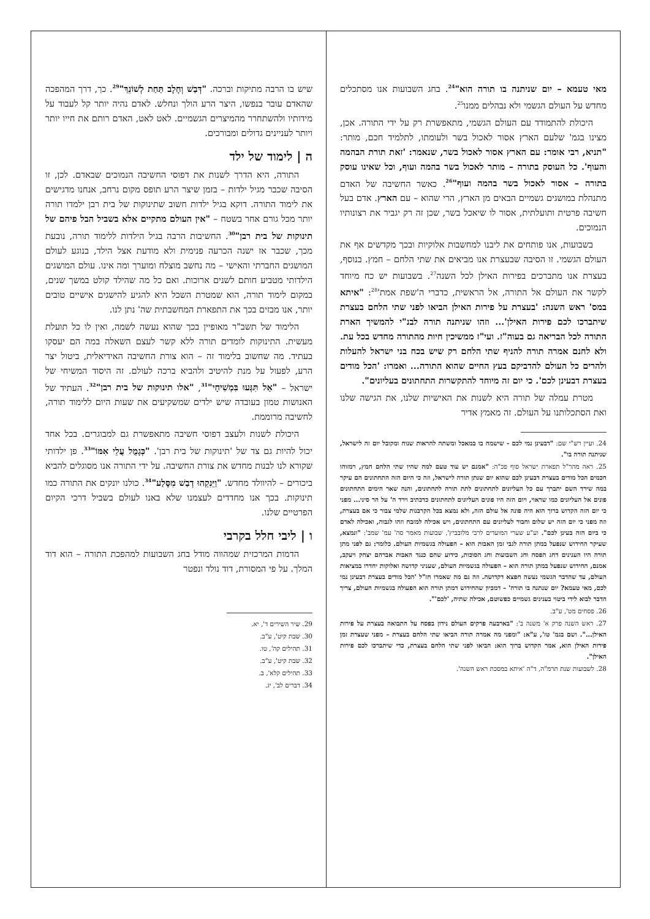מאי טעמא – יום שניתנה בו תורה הוא"<sup>24</sup>. בחג השבועות אנו מסתכלים מחדש על העולם הגשמי ולא נבהלים ממנו<sup>25</sup>.
היכולת להתמודד עם העולם הגשמי, מתאפשרת רק על ידי התורה. אכן, מצינו בגמ' שלעם הארץ אסור לאכול בשר ולעומתו, לתלמיד חכם, מותר: "תניא, רבי אומר: עם הארץ אסור לאכול בשר, שנאמר: 'זאת תורת הבהמה והעוף'. כל העוסק בתורה – מותר לאכול בשר בהמה ועוף, וכל שאינו עוסק בתורה – אסור לאכול בשר בהמה ועוף"<sup>26</sup>. כאשר החשיבה של האדם מתנהלת במושגים גשמיים הבאים מן הארץ, הרי שהוא – עם הארץ. אדם בעל חשיבה פרטית ותועלתית, אסור לו שיאכל בשר, שכן זה רק יגביר את רצונותיו הנמוכים.
בשבועות, אנו פותחים את ליבנו למחשבות אלוקיות ובכך מקדשים אף את העולם הגשמי. זו הסיבה שבעצרת אנו מביאים את שתי הלחם – חמץ. בנוסף, בעצרת אנו מתברכים בפירות האילן לכל השנה<sup>27</sup>. בשבועות יש כח מיוחד לקשר את העולם אל התורה, אל הראשית, כדברי ה'שפת אמת'<sup>28</sup>: "איתא במס' ראש השנה: 'בעצרת על פירות האילן הביאו לפני שתי הלחם בעצרת שיתברכו לכם פירות האילן'... וזהו שניתנה תורה לבנ"י להמשיך הארת התורה לכל הבריאה גם בעוה"ז. ועי"ז ממשיכין חיות מהתורה מחדש בכל עת. ולא לחנם אמרה תורה להניף שתי הלחם רק שיש בכח בני ישראל להעלות ולהרים כל העולם להדביקם בעץ החיים שהוא התורה... ואמרו: 'הכל מודים בעצרת דבעינן לכם'. כי יום זה מיוחד להתקשרות התחתונים בעליונים".
מטרת עמלה של תורה היא לשנות את האישיות שלנו, את הגישה שלנו ואת הסתכלותנו על העולם. זה מאמץ אדיר
24. ועיין רש"י שם: "דבעינן נמי לכם - שישמח בו במאכל ומשתה להראות שנוח ומקובל יום זה לישראל, שניתנה תורה בו".
25. ראה מהר"ל תפארת ישראל סוף פכ"ה: "אמנם יש עוד טעם למה שהיו שתי הלחם חמץ, רמזוהו חכמים הכל מודים בעצרת דבעינן לכם שהוא יום שנתן תורה לישראל, וזה כי היום הזה התחתונים הם עיקר במה שירד השם יתברך עם כל העליונים לתחתונים לתת תורה לתחתונים, והנה שאר הימים התחתונים פונים אל העליונים כמו שראוי, ויום הזה היו פונים העליונים לתחתונים כדכתיב וירד ה' על הר סיני... מפני כי יום הזה הקדוש ברוך הוא היה פונה אל עולם הזה, ולא נמצא בכל הקרבנות שלמי צבור כי אם בעצרת, וזה מפני כי יום הזה יש שלום וחבור לעליונים עם התחתונים, ויש אכילה למזבח וזהו לגבוה, ואכילה לאדם כי ביום הזה בעינן לכם". וע"ע שערי המועדים לרבי מלובביץ', שבועות מאמר סה' עמ' שמב': "ונמצא, שעיקר החידוש שנפעל במתן תורה לגבי זמן האבות הוא – הפעולה בגשמיות העולם. כלומר: גם לפני מתן תורה היו הענינים דחג הפסח וחג השבועות וחג הסוכות, כידוע שהם כנגד האבות אברהם יצחק ויעקב, אמנם, החידוש שנפעל במתן תורה הוא – הפעולה בגשמיות העולם, שעניני קדושה ואלוקות יחדרו במציאות העולם, עד שהדבר הגשמי נעשה חפצא דקדושה. וזה גם מה שאמרו חז"ל 'הכל מודים בעצרת דבעינן נמי לכם, מאי טעמא? יום שנתנה בו תורה' – דמכיון שהחידוש דמתן תורה הוא הפעולה בגשמיות העולם, צריך הדבר לבוא לידי ביטוי בענינים גשמיים כפשוטם, אכילה שתיה, 'לכם'".
26. פסחים מט', ע"ב.
27. ראש השנה פרק א' משנה ב': "בארבעה פרקים העולם נידון בפסח על התבואה בעצרת על פירות האילן...". ושם בגמ' טז', ע"א: "ומפני מה אמרה תורה הביאו שתי הלחם בעצרת – מפני שעצרת זמן פירות האילן הוא, אמר הקדוש ברוך הוא: הביאו לפני שתי הלחם בעצרת, כדי שיתברכו לכם פירות האילן".
28. לשבועות שנת תרמ"ה, ד"ה 'איתא במסכת ראש השנה'.
שיש בו הרבה מתיקות וברכה. "דְּבַשׁ וְחָלָב תַּחַת לְשׁוֹנֵךְ"<sup>29</sup>. כך, דרך המהפכה שהאדם עובר בנפשו, היצר הרע הולך ונחלש. לאדם נהיה יותר קל לעבוד על מידותיו ולהשתחרר מהמיצרים הגשמיים. לאט לאט, האדם רותם את חייו יותר ויותר לעניינים גדולים ומבורכים.
ה | לימוד של ילד
התורה, היא הדרך לשנות את דפוסי החשיבה הנמוכים שבאדם. לכן, זו הסיבה שכבר מגיל ילדות – בזמן שיצר הרע תופס מקום נרחב, אנחנו מדגישים את לימוד התורה. דוקא בגיל ילדות חשוב שתינוקות של בית רבן ילמדו תורה יותר מכל גורם אחר בשטח – "אין העולם מתקיים אלא בשביל הבל פיהם של תינוקות של בית רבן"<sup>30</sup>. החשיבות הרבה בגיל הילדות ללימוד תורה, נובעת מכך, שכבר אז ישנה הכרעה פנימית ולא מודעת אצל הילד, בנוגע לעולם המושגים החברתי והאישי – מה נחשב מוצלח ומוערך ומה אינו. עולם המושגים הילדותי מטביע חותם לשנים ארוכות. ואם כל מה שהילד קולט במשך שנים, במקום לימוד תורה, הוא שמטרת השכל היא להגיע להישגים אישיים טובים יותר, אנו מבזים בכך את התפארת המחשבתית שה' נתן לנו.
הלימוד של תשב"ר מאופיין בכך שהוא נעשה לשמה, ואין לו כל תועלת מעשית. התינוקות לומדים תורה ללא קשר לעצם השאלה במה הם יעסקו בעתיד. מה שחשוב בלימוד זה – הוא צורת החשיבה האידיאלית, ביטול יצר הרע, לפעול על מנת להיטיב ולהביא ברכה לעולם. זה היסוד המשיחי של ישראל – "אַל תִּגְּעוּ בִּמְשִׁיחָי"<sup>31</sup>, "אלו תינוקות של בית רבן"<sup>32</sup>. העתיד של האנושות טמון בעובדה שיש ילדים שמשקיעים את שעות היום ללימוד תורה, לחשיבה מרוממת.
היכולת לשנות ולעצב דפוסי חשיבה מתאפשרת גם למבוגרים. בכל אחד יכול להיות גם צד של 'תינוקות של בית רבן'. "כְּגָמֻל עֲלֵי אִמּוֹ"<sup>33</sup>. פן ילדותי שקורא לנו לבנות מחדש את צורת החשיבה. על ידי התורה אנו מסוגלים להביא ביכורים – להיוולד מחדש. "וַיֵּנִקֵהוּ דְבַשׁ מִסֶּלַע"<sup>34</sup>. כולנו יונקים את התורה כמו תינוקות. בכך אנו מחדדים לעצמנו שלא באנו לעולם בשביל דרכי הקיום הפרטיים שלנו.
ו | ליבי חלל בקרבי
הדמות המרכזית שמהווה מודל בחג השבועות למהפכת התורה – הוא דוד המלך. על פי המסורת, דוד נולד ונפטר
29. שיר השירים ד', יא.
30. שבת קיט', ע"ב.
31. תהילים קה', טו.
32. שבת קיט', ע"ב.
33. תהילים קלא', ב.
34. דברים לב', יג.